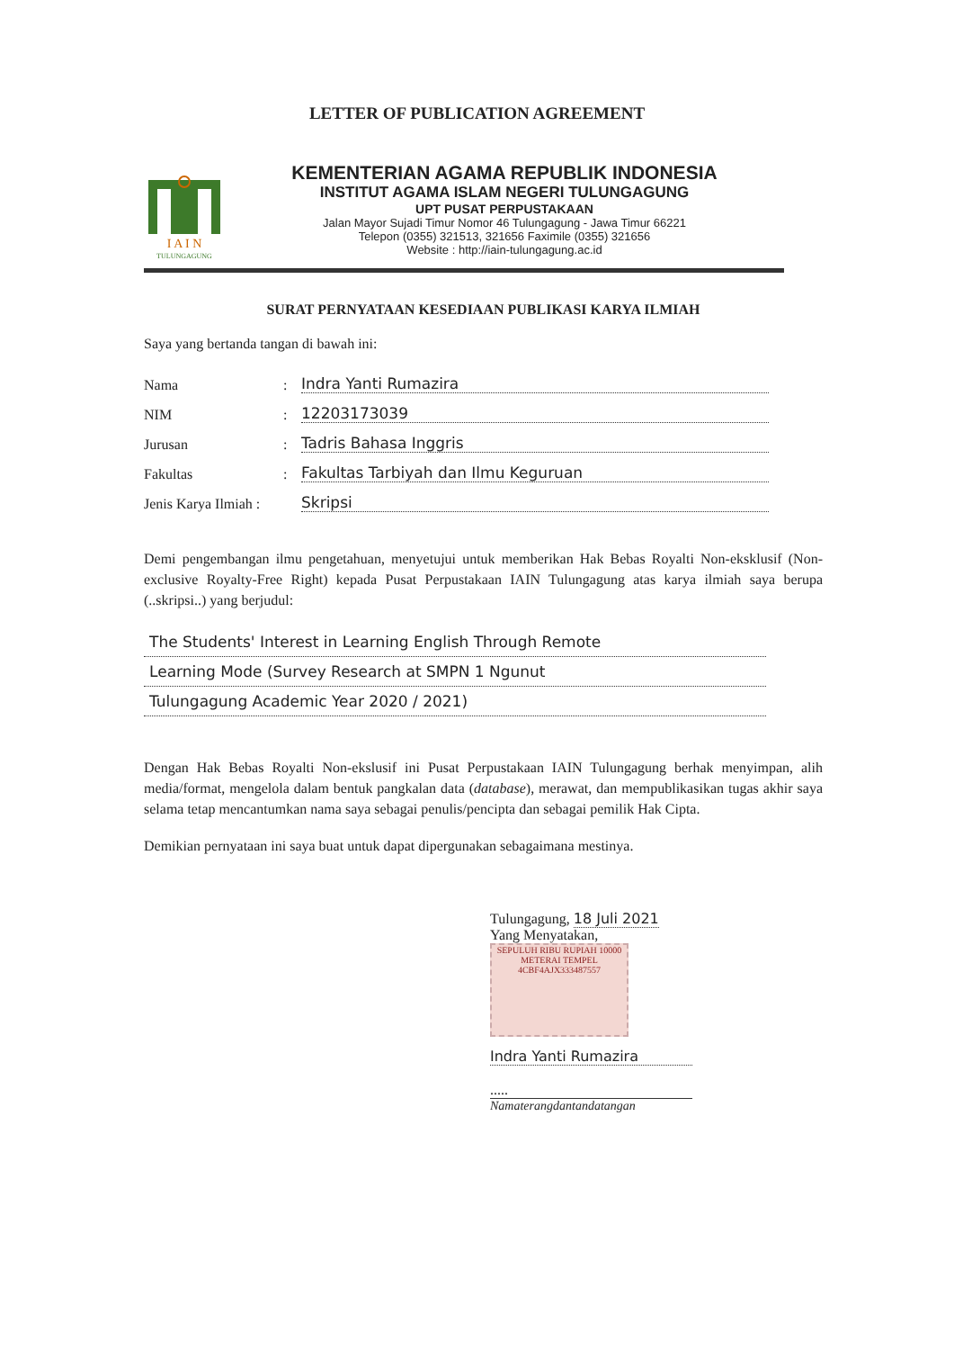LETTER OF PUBLICATION AGREEMENT
I A I N
TULUNGAGUNG
KEMENTERIAN AGAMA REPUBLIK INDONESIA
INSTITUT AGAMA ISLAM NEGERI TULUNGAGUNG
UPT PUSAT PERPUSTAKAAN
Jalan Mayor Sujadi Timur Nomor 46 Tulungagung - Jawa Timur 66221
Telepon (0355) 321513, 321656 Faximile (0355) 321656
Website : http://iain-tulungagung.ac.id
SURAT PERNYATAAN KESEDIAAN PUBLIKASI KARYA ILMIAH
Saya yang bertanda tangan di bawah ini:
Nama: Indra Yanti Rumazira
NIM: 12203173039
Jurusan: Tadris Bahasa Inggris
Fakultas: Fakultas Tarbiyah dan Ilmu Keguruan
Jenis Karya Ilmiah : Skripsi
Demi pengembangan ilmu pengetahuan, menyetujui untuk memberikan Hak Bebas Royalti Non-eksklusif (Non-exclusive Royalty-Free Right) kepada Pusat Perpustakaan IAIN Tulungagung atas karya ilmiah saya berupa (..skripsi..) yang berjudul:
The Students' Interest in Learning English Through Remote
Learning Mode (Survey Research at SMPN 1 Ngunut
Tulungagung Academic Year 2020 / 2021)
Dengan Hak Bebas Royalti Non-ekslusif ini Pusat Perpustakaan IAIN Tulungagung berhak menyimpan, alih media/format, mengelola dalam bentuk pangkalan data (database), merawat, dan mempublikasikan tugas akhir saya selama tetap mencantumkan nama saya sebagai penulis/pencipta dan sebagai pemilik Hak Cipta.
Demikian pernyataan ini saya buat untuk dapat dipergunakan sebagaimana mestinya.
Tulungagung, 18 Juli 2021
Yang Menyatakan,
SEPULUH RIBU RUPIAH 10000
METERAI TEMPEL
4CBF4AJX333487557
Indra Yanti Rumazira
.....
Namaterangdantandatangan